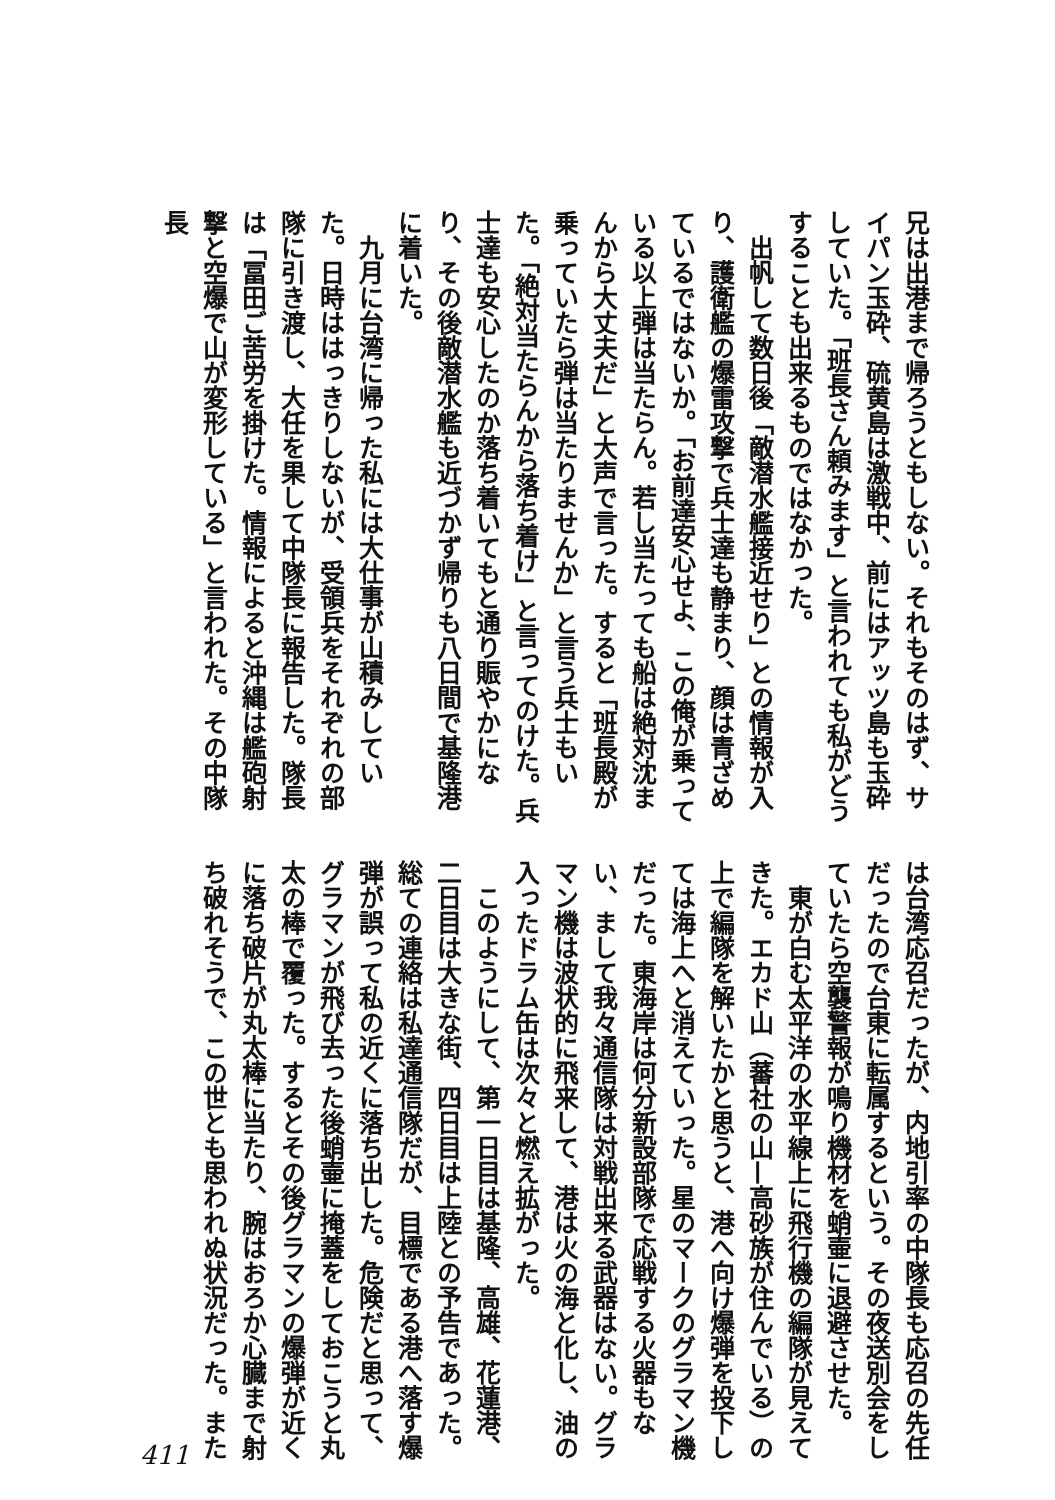兄は出港まで帰ろうともしない。それもそのはず、サイパン玉砕、硫黄島は激戦中、前にはアッツ島も玉砕していた。「班長さん頼みます」と言われても私がどうすることも出来るものではなかった。
　出帆して数日後「敵潜水艦接近せり」との情報が入り、護衛艦の爆雷攻撃で兵士達も静まり、顔は青ざめているではないか。「お前達安心せよ、この俺が乗っている以上弾は当たらん。若し当たっても船は絶対沈まんから大丈夫だ」と大声で言った。すると「班長殿が乗っていたら弾は当たりませんか」と言う兵士もいた。「絶対当たらんから落ち着け」と言ってのけた。兵士達も安心したのか落ち着いてもと通り賑やかになり、その後敵潜水艦も近づかず帰りも八日間で基隆港に着いた。
　九月に台湾に帰った私には大仕事が山積みしていた。日時ははっきりしないが、受領兵をそれぞれの部隊に引き渡し、大任を果して中隊長に報告した。隊長は「冨田ご苦労を掛けた。情報によると沖縄は艦砲射撃と空爆で山が変形している」と言われた。その中隊長
は台湾応召だったが、内地引率の中隊長も応召の先任だったので台東に転属するという。その夜送別会をしていたら空襲警報が鳴り機材を蛸壷に退避させた。
　東が白む太平洋の水平線上に飛行機の編隊が見えてきた。エカド山（蕃社の山—高砂族が住んでいる）の上で編隊を解いたかと思うと、港へ向け爆弾を投下しては海上へと消えていった。星のマークのグラマン機だった。東海岸は何分新設部隊で応戦する火器もない、まして我々通信隊は対戦出来る武器はない。グラマン機は波状的に飛来して、港は火の海と化し、油の入ったドラム缶は次々と燃え拡がった。
　このようにして、第一日目は基隆、高雄、花蓮港、二日目は大きな街、四日目は上陸との予告であった。総ての連絡は私達通信隊だが、目標である港へ落す爆弾が誤って私の近くに落ち出した。危険だと思って、グラマンが飛び去った後蛸壷に掩蓋をしておこうと丸太の棒で覆った。するとその後グラマンの爆弾が近くに落ち破片が丸太棒に当たり、腕はおろか心臓まで射ち破れそうで、この世とも思われぬ状況だった。また
411